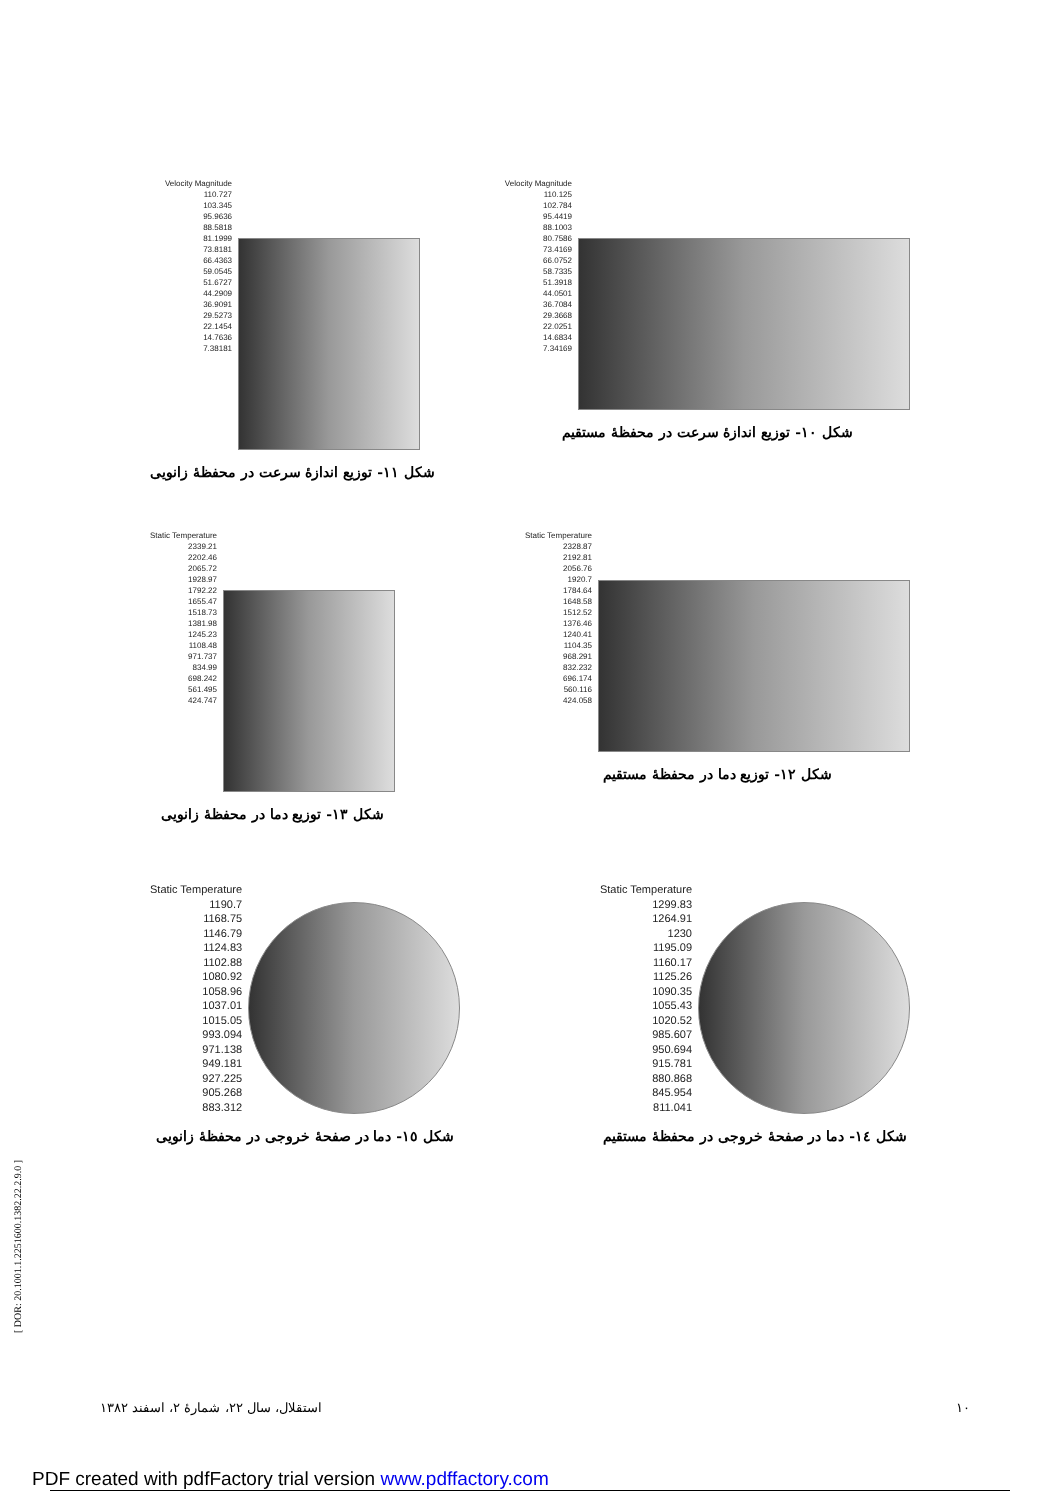Velocity Magnitude
110.125
102.784
95.4419
88.1003
80.7586
73.4169
66.0752
58.7335
51.3918
44.0501
36.7084
29.3668
22.0251
14.6834
7.34169
شکل ۱۰- توزیع اندازهٔ سرعت در محفظهٔ مستقیم
Velocity Magnitude
110.727
103.345
95.9636
88.5818
81.1999
73.8181
66.4363
59.0545
51.6727
44.2909
36.9091
29.5273
22.1454
14.7636
7.38181
شکل ۱۱- توزیع اندازهٔ سرعت در محفظهٔ زانویی
Static Temperature
2328.87
2192.81
2056.76
1920.7
1784.64
1648.58
1512.52
1376.46
1240.41
1104.35
968.291
832.232
696.174
560.116
424.058
شکل ۱۲- توزیع دما در محفظهٔ مستقیم
Static Temperature
2339.21
2202.46
2065.72
1928.97
1792.22
1655.47
1518.73
1381.98
1245.23
1108.48
971.737
834.99
698.242
561.495
424.747
شکل ۱۳- توزیع دما در محفظهٔ زانویی
Static Temperature
1299.83
1264.91
1230
1195.09
1160.17
1125.26
1090.35
1055.43
1020.52
985.607
950.694
915.781
880.868
845.954
811.041
شکل ١٤- دما در صفحهٔ خروجی در محفظهٔ مستقیم
Static Temperature
1190.7
1168.75
1146.79
1124.83
1102.88
1080.92
1058.96
1037.01
1015.05
993.094
971.138
949.181
927.225
905.268
883.312
شکل ١٥- دما در صفحهٔ خروجی در محفظهٔ زانویی
۱۰ استقلال، سال ۲۲، شمارهٔ ۲، اسفند ۱۳۸۲
[ DOR: 20.1001.1.2251600.1382.22.2.9.0 ]
PDF created with pdfFactory trial version www.pdffactory.com